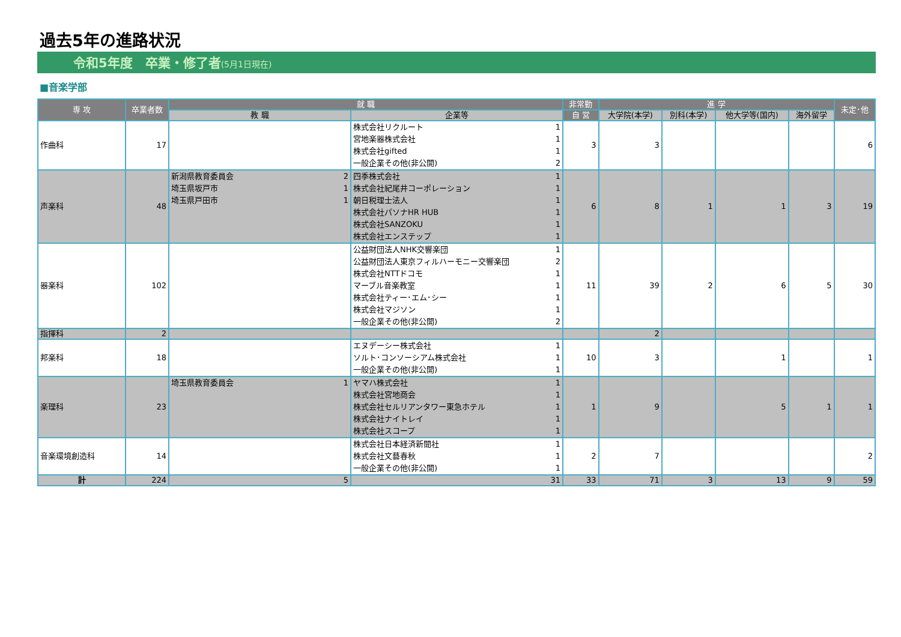過去5年の進路状況
令和5年度　卒業・修了者(5月1日現在)
■音楽学部
| 専 攻 | 卒業者数 | 就 職 | | 非常勤 | 進 学 | | | | 未定･他 |
| --- | --- | --- | --- | --- | --- | --- | --- | --- | --- |
| | | 教 職 | 企業等 | 自 営 | 大学院(本学) | 別科(本学) | 他大学等(国内) | 海外留学 | |
| 作曲科 | 17 | | / 株式会社リクルート / 1 / / 宮地楽器株式会社 / 1 / / 株式会社gifted / 1 / / 一般企業その他(非公開) / 2 / | 3 | 3 | | | | 6 |
| 声楽科 | 48 | / 新潟県教育委員会 / 2 / / 埼玉県坂戸市 / 1 / / 埼玉県戸田市 / 1 / | / 四季株式会社 / 1 / / 株式会社紀尾井コーポレーション / 1 / / 朝日税理士法人 / 1 / / 株式会社パソナHR HUB / 1 / / 株式会社SANZOKU / 1 / / 株式会社エンステップ / 1 / | 6 | 8 | 1 | 1 | 3 | 19 |
| 器楽科 | 102 | | / 公益財団法人NHK交響楽団 / 1 / / 公益財団法人東京フィルハーモニー交響楽団 / 2 / / 株式会社NTTドコモ / 1 / / マーブル音楽教室 / 1 / / 株式会社ティー･エム･シー / 1 / / 株式会社マジソン / 1 / / 一般企業その他(非公開) / 2 / | 11 | 39 | 2 | 6 | 5 | 30 |
| 指揮科 | 2 | | | | 2 | | | | |
| 邦楽科 | 18 | | / エヌデーシー株式会社 / 1 / / ソルト･コンソーシアム株式会社 / 1 / / 一般企業その他(非公開) / 1 / | 10 | 3 | | 1 | | 1 |
| 楽理科 | 23 | / 埼玉県教育委員会 / 1 / | / ヤマハ株式会社 / 1 / / 株式会社宮地商会 / 1 / / 株式会社セルリアンタワー東急ホテル / 1 / / 株式会社ナイトレイ / 1 / / 株式会社スコープ / 1 / | 1 | 9 | | 5 | 1 | 1 |
| 音楽環境創造科 | 14 | | / 株式会社日本経済新聞社 / 1 / / 株式会社文藝春秋 / 1 / / 一般企業その他(非公開) / 1 / | 2 | 7 | | | | 2 |
| 計 | 224 | 5 | 31 | 33 | 71 | 3 | 13 | 9 | 59 |